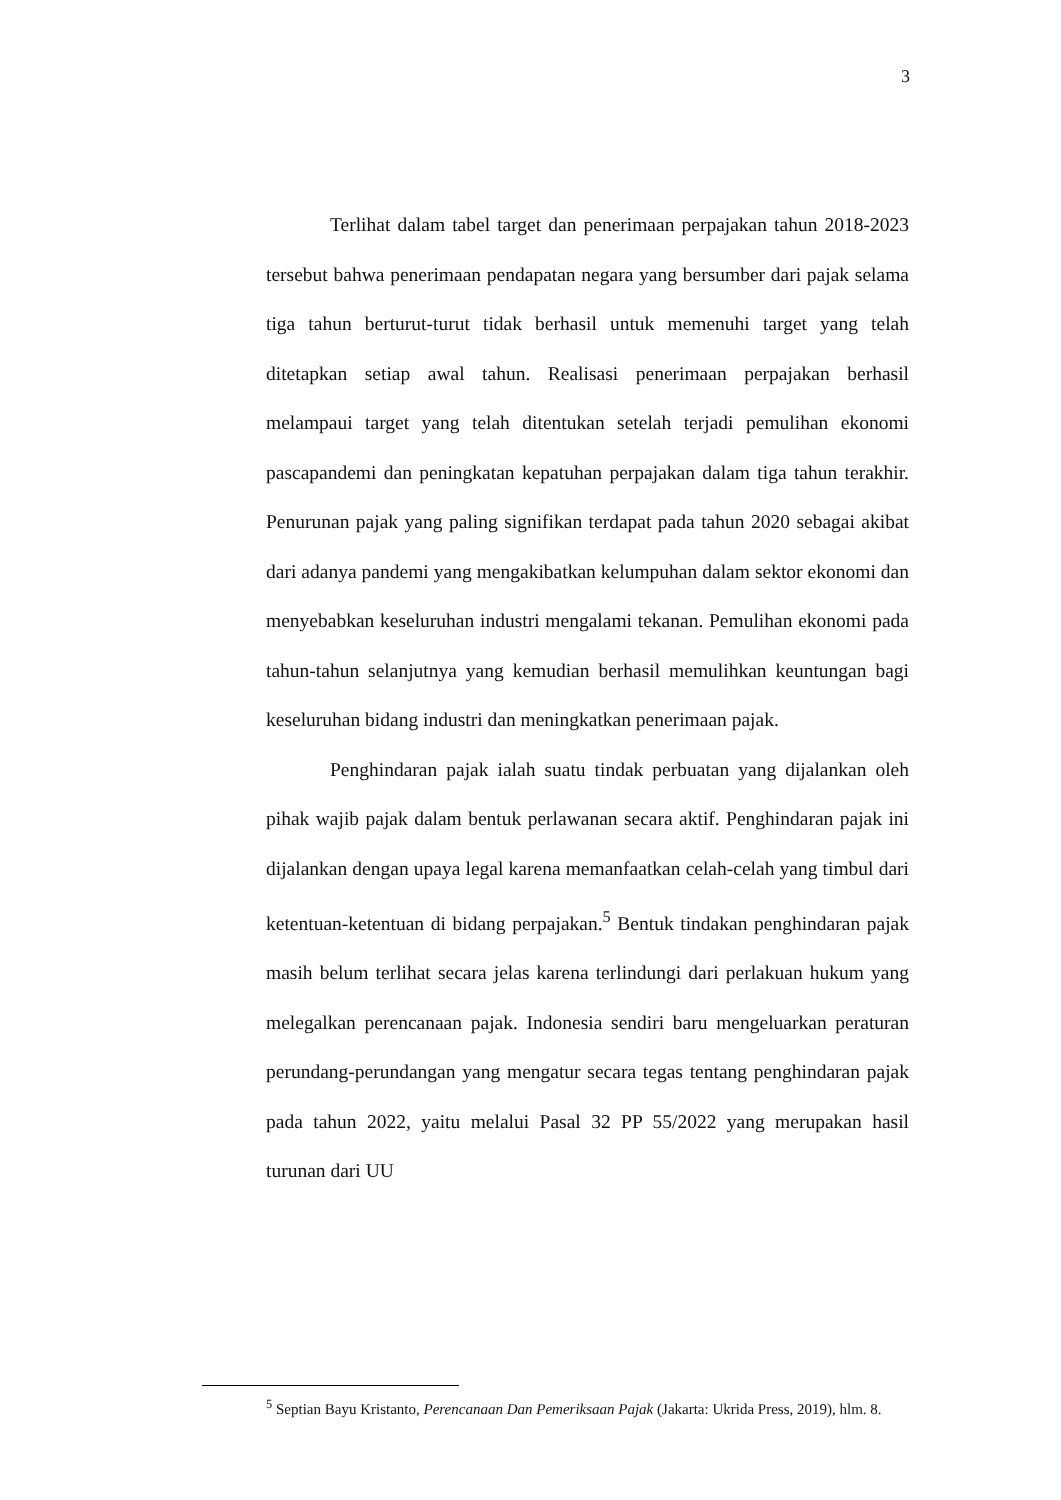3
Terlihat dalam tabel target dan penerimaan perpajakan tahun 2018-2023 tersebut bahwa penerimaan pendapatan negara yang bersumber dari pajak selama tiga tahun berturut-turut tidak berhasil untuk memenuhi target yang telah ditetapkan setiap awal tahun. Realisasi penerimaan perpajakan berhasil melampaui target yang telah ditentukan setelah terjadi pemulihan ekonomi pascapandemi dan peningkatan kepatuhan perpajakan dalam tiga tahun terakhir. Penurunan pajak yang paling signifikan terdapat pada tahun 2020 sebagai akibat dari adanya pandemi yang mengakibatkan kelumpuhan dalam sektor ekonomi dan menyebabkan keseluruhan industri mengalami tekanan. Pemulihan ekonomi pada tahun-tahun selanjutnya yang kemudian berhasil memulihkan keuntungan bagi keseluruhan bidang industri dan meningkatkan penerimaan pajak.
Penghindaran pajak ialah suatu tindak perbuatan yang dijalankan oleh pihak wajib pajak dalam bentuk perlawanan secara aktif. Penghindaran pajak ini dijalankan dengan upaya legal karena memanfaatkan celah-celah yang timbul dari ketentuan-ketentuan di bidang perpajakan.<sup>5</sup> Bentuk tindakan penghindaran pajak masih belum terlihat secara jelas karena terlindungi dari perlakuan hukum yang melegalkan perencanaan pajak. Indonesia sendiri baru mengeluarkan peraturan perundang-perundangan yang mengatur secara tegas tentang penghindaran pajak pada tahun 2022, yaitu melalui Pasal 32 PP 55/2022 yang merupakan hasil turunan dari UU
<sup>5</sup> Septian Bayu Kristanto, Perencanaan Dan Pemeriksaan Pajak (Jakarta: Ukrida Press, 2019), hlm. 8.